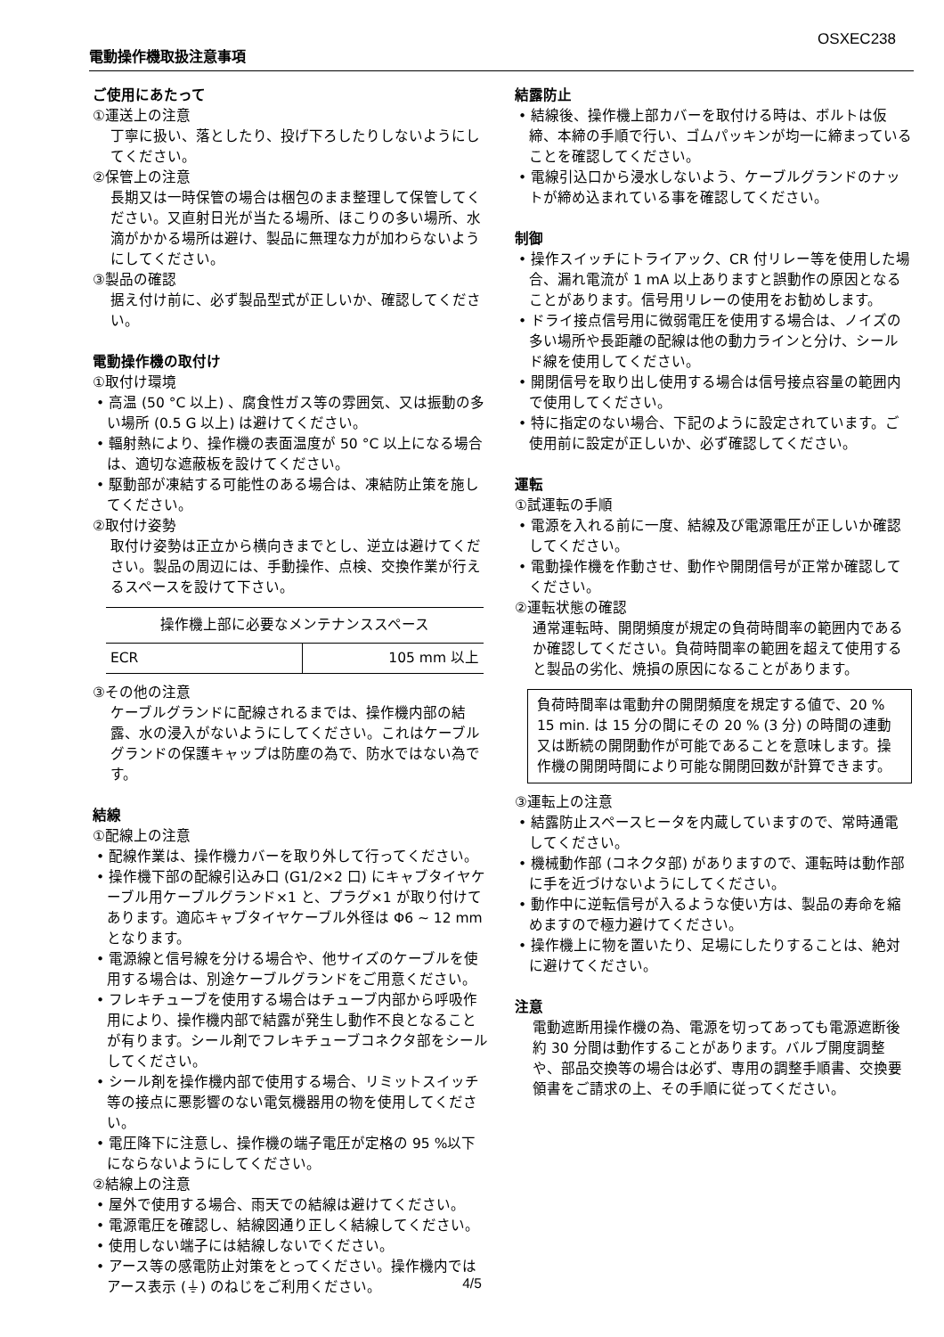OSXEC238
電動操作機取扱注意事項
ご使用にあたって
①運送上の注意
丁寧に扱い、落としたり、投げ下ろしたりしないようにしてください。
②保管上の注意
長期又は一時保管の場合は梱包のまま整理して保管してください。又直射日光が当たる場所、ほこりの多い場所、水滴がかかる場所は避け、製品に無理な力が加わらないようにしてください。
③製品の確認
据え付け前に、必ず製品型式が正しいか、確認してください。
電動操作機の取付け
①取付け環境
• 高温 (50 °C 以上) 、腐食性ガス等の雰囲気、又は振動の多い場所 (0.5 G 以上) は避けてください。
• 輻射熱により、操作機の表面温度が 50 °C 以上になる場合は、適切な遮蔽板を設けてください。
• 駆動部が凍結する可能性のある場合は、凍結防止策を施してください。
②取付け姿勢
取付け姿勢は正立から横向きまでとし、逆立は避けてください。製品の周辺には、手動操作、点検、交換作業が行えるスペースを設けて下さい。
| 操作機上部に必要なメンテナンススペース | |
| --- | --- |
| ECR | 105 mm 以上 |
③その他の注意
ケーブルグランドに配線されるまでは、操作機内部の結露、水の浸入がないようにしてください。これはケーブルグランドの保護キャップは防塵の為で、防水ではない為です。
結線
①配線上の注意
• 配線作業は、操作機カバーを取り外して行ってください。
• 操作機下部の配線引込み口 (G1/2×2 口) にキャブタイヤケーブル用ケーブルグランド×1 と、プラグ×1 が取り付けてあります。適応キャブタイヤケーブル外径は Φ6 ~ 12 mm となります。
• 電源線と信号線を分ける場合や、他サイズのケーブルを使用する場合は、別途ケーブルグランドをご用意ください。
• フレキチューブを使用する場合はチューブ内部から呼吸作用により、操作機内部で結露が発生し動作不良となることが有ります。シール剤でフレキチューブコネクタ部をシールしてください。
• シール剤を操作機内部で使用する場合、リミットスイッチ等の接点に悪影響のない電気機器用の物を使用してください。
• 電圧降下に注意し、操作機の端子電圧が定格の 95 %以下にならないようにしてください。
②結線上の注意
• 屋外で使用する場合、雨天での結線は避けてください。
• 電源電圧を確認し、結線図通り正しく結線してください。
• 使用しない端子には結線しないでください。
• アース等の感電防止対策をとってください。操作機内ではアース表示 (⏚) のねじをご利用ください。
結露防止
• 結線後、操作機上部カバーを取付ける時は、ボルトは仮締、本締の手順で行い、ゴムパッキンが均一に締まっていることを確認してください。
• 電線引込口から浸水しないよう、ケーブルグランドのナットが締め込まれている事を確認してください。
制御
• 操作スイッチにトライアック、CR 付リレー等を使用した場合、漏れ電流が 1 mA 以上ありますと誤動作の原因となることがあります。信号用リレーの使用をお勧めします。
• ドライ接点信号用に微弱電圧を使用する場合は、ノイズの多い場所や長距離の配線は他の動力ラインと分け、シールド線を使用してください。
• 開閉信号を取り出し使用する場合は信号接点容量の範囲内で使用してください。
• 特に指定のない場合、下記のように設定されています。ご使用前に設定が正しいか、必ず確認してください。
運転
①試運転の手順
• 電源を入れる前に一度、結線及び電源電圧が正しいか確認してください。
• 電動操作機を作動させ、動作や開閉信号が正常か確認してください。
②運転状態の確認
通常運転時、開閉頻度が規定の負荷時間率の範囲内であるか確認してください。負荷時間率の範囲を超えて使用すると製品の劣化、焼損の原因になることがあります。
負荷時間率は電動弁の開閉頻度を規定する値で、20 % 15 min. は 15 分の間にその 20 % (3 分) の時間の連動又は断続の開閉動作が可能であることを意味します。操作機の開閉時間により可能な開閉回数が計算できます。
③運転上の注意
• 結露防止スペースヒータを内蔵していますので、常時通電してください。
• 機械動作部 (コネクタ部) がありますので、運転時は動作部に手を近づけないようにしてください。
• 動作中に逆転信号が入るような使い方は、製品の寿命を縮めますので極力避けてください。
• 操作機上に物を置いたり、足場にしたりすることは、絶対に避けてください。
注意
電動遮断用操作機の為、電源を切ってあっても電源遮断後約 30 分間は動作することがあります。バルブ開度調整や、部品交換等の場合は必ず、専用の調整手順書、交換要領書をご請求の上、その手順に従ってください。
4/5